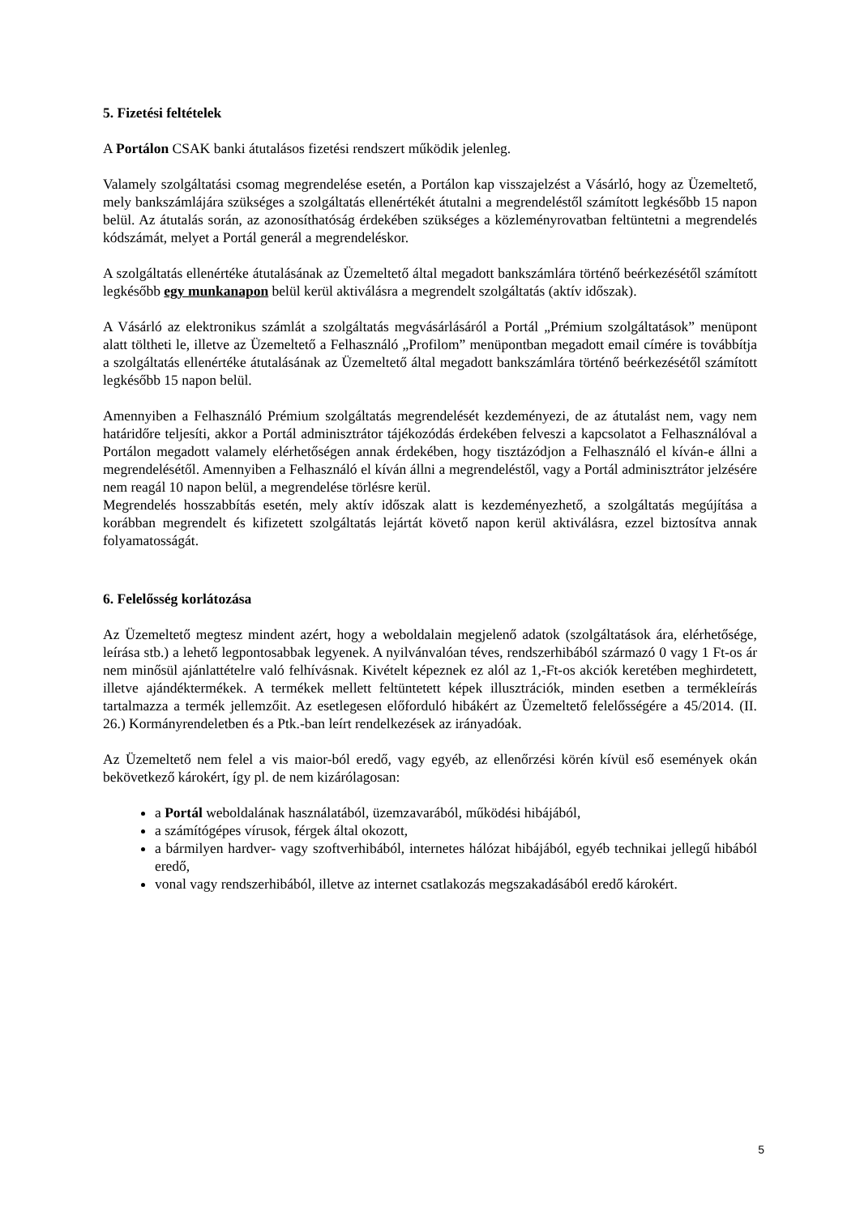5. Fizetési feltételek
A Portálon CSAK banki átutalásos fizetési rendszert működik jelenleg.
Valamely szolgáltatási csomag megrendelése esetén, a Portálon kap visszajelzést a Vásárló, hogy az Üzemeltető, mely bankszámlájára szükséges a szolgáltatás ellenértékét átutalni a megrendeléstől számított legkésőbb 15 napon belül. Az átutalás során, az azonosíthatóság érdekében szükséges a közleményrovatban feltüntetni a megrendelés kódszámát, melyet a Portál generál a megrendeléskor.
A szolgáltatás ellenértéke átutalásának az Üzemeltető által megadott bankszámlára történő beérkezésétől számított legkésőbb egy munkanapon belül kerül aktiválásra a megrendelt szolgáltatás (aktív időszak).
A Vásárló az elektronikus számlát a szolgáltatás megvásárlásáról a Portál „Prémium szolgáltatások” menüpont alatt töltheti le, illetve az Üzemeltető a Felhasználó „Profilom” menüpontban megadott email címére is továbbítja a szolgáltatás ellenértéke átutalásának az Üzemeltető által megadott bankszámlára történő beérkezésétől számított legkésőbb 15 napon belül.
Amennyiben a Felhasználó Prémium szolgáltatás megrendelését kezdeményezi, de az átutalást nem, vagy nem határidőre teljesíti, akkor a Portál adminisztrátor tájékozódás érdekében felveszi a kapcsolatot a Felhasználóval a Portálon megadott valamely elérhetőségen annak érdekében, hogy tisztázódjon a Felhasználó el kíván-e állni a megrendelésétől. Amennyiben a Felhasználó el kíván állni a megrendeléstől, vagy a Portál adminisztrátor jelzésére nem reagál 10 napon belül, a megrendelése törlésre kerül.
Megrendelés hosszabbítás esetén, mely aktív időszak alatt is kezdeményezhető, a szolgáltatás megújítása a korábban megrendelt és kifizetett szolgáltatás lejártát követő napon kerül aktiválásra, ezzel biztosítva annak folyamatosságát.
6. Felelősség korlátozása
Az Üzemeltető megtesz mindent azért, hogy a weboldalain megjelenő adatok (szolgáltatások ára, elérhetősége, leírása stb.) a lehető legpontosabbak legyenek. A nyilvánvalóan téves, rendszerhibából származó 0 vagy 1 Ft-os ár nem minősül ajánlattételre való felhívásnak. Kivételt képeznek ez alól az 1,-Ft-os akciók keretében meghirdetett, illetve ajándéktermékek. A termékek mellett feltüntetett képek illusztrációk, minden esetben a termékleírás tartalmazza a termék jellemzőit. Az esetlegesen előforduló hibákért az Üzemeltető felelősségére a 45/2014. (II. 26.) Kormányrendeletben és a Ptk.-ban leírt rendelkezések az irányadóak.
Az Üzemeltető nem felel a vis maior-ból eredő, vagy egyéb, az ellenőrzési körén kívül eső események okán bekövetkező károkért, így pl. de nem kizárólagosan:
a Portál weboldalának használatából, üzemzavarából, működési hibájából,
a számítógépes vírusok, férgek által okozott,
a bármilyen hardver- vagy szoftverhibából, internetes hálózat hibájából, egyéb technikai jellegű hibából eredő,
vonal vagy rendszerhibából, illetve az internet csatlakozás megszakadásából eredő károkért.
5